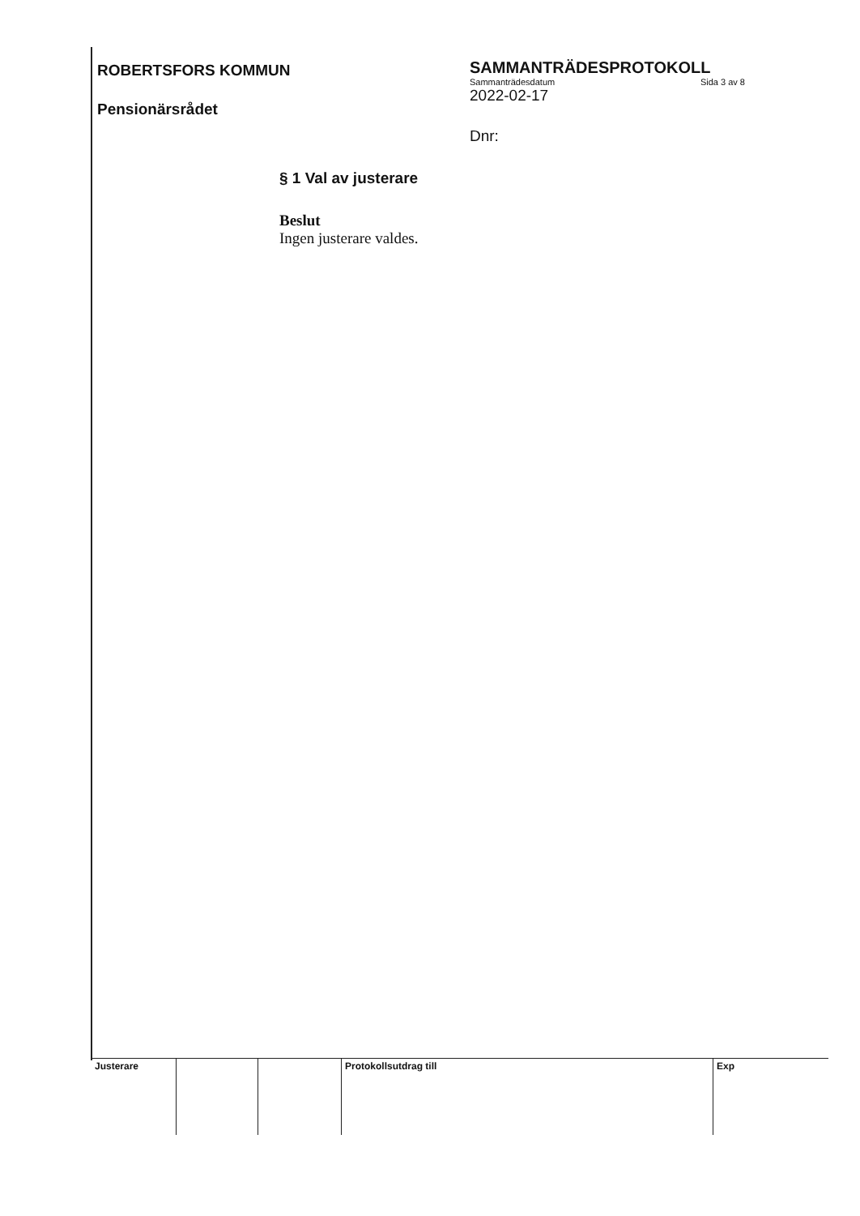ROBERTSFORS KOMMUN
Pensionärsrådet
SAMMANTRÄDESPROTOKOLL
Sammanträdesdatum Sida 3 av 8
2022-02-17
Dnr:
§ 1 Val av justerare
Beslut
Ingen justerare valdes.
| Justerare | | | Protokollsutdrag till | Exp |